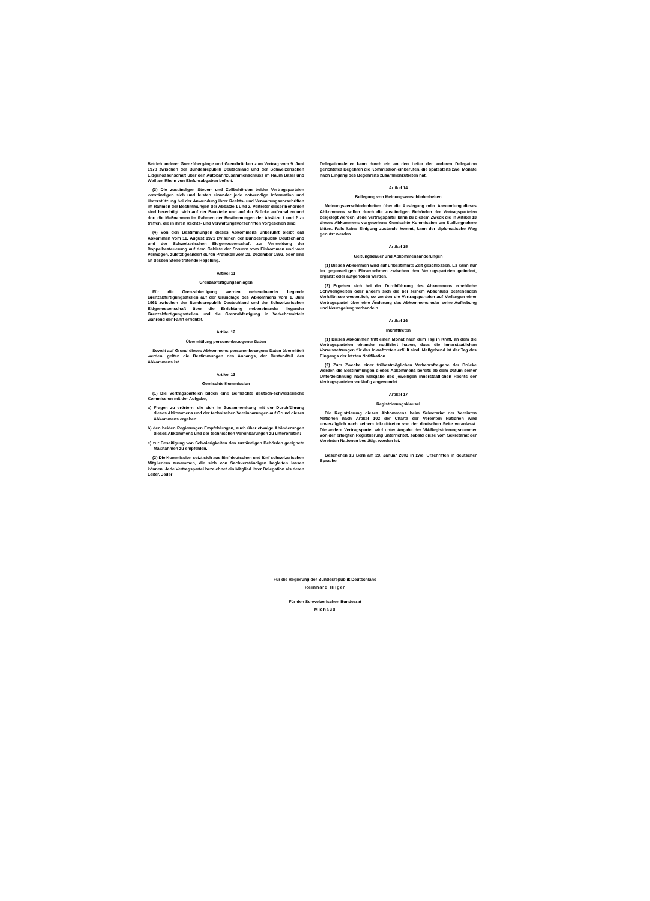Betrieb anderer Grenzübergänge und Grenzbrücken zum Vertrag vom 9. Juni 1978 zwischen der Bundesrepublik Deutschland und der Schweizerischen Eidgenossenschaft über den Autobahnzusammenschluss im Raum Basel und Weil am Rhein von Einfuhrabgaben befreit.
(3) Die zuständigen Steuer- und Zollbehörden beider Vertragsparteien verständigen sich und leisten einander jede notwendige Information und Unterstützung bei der Anwendung ihrer Rechts- und Verwaltungsvorschriften im Rahmen der Bestimmungen der Absätze 1 und 2. Vertreter dieser Behörden sind berechtigt, sich auf der Baustelle und auf der Brücke aufzuhalten und dort die Maßnahmen im Rahmen der Bestimmungen der Absätze 1 und 2 zu treffen, die in ihren Rechts- und Verwaltungsvorschriften vorgesehen sind.
(4) Von den Bestimmungen dieses Abkommens unberührt bleibt das Abkommen vom 11. August 1971 zwischen der Bundesrepublik Deutschland und der Schweizerischen Eidgenossenschaft zur Vermeidung der Doppelbesteuerung auf dem Gebiete der Steuern vom Einkommen und vom Vermögen, zuletzt geändert durch Protokoll vom 21. Dezember 1992, oder eine an dessen Stelle tretende Regelung.
Artikel 11
Grenzabfertigungsanlagen
Für die Grenzabfertigung werden nebeneinander liegende Grenzabfertigungsstellen auf der Grundlage des Abkommens vom 1. Juni 1961 zwischen der Bundesrepublik Deutschland und der Schweizerischen Eidgenossenschaft über die Errichtung nebeneinander liegender Grenzabfertigungsstellen und die Grenzabfertigung in Verkehrsmitteln während der Fahrt errichtet.
Artikel 12
Übermittlung personenbezogener Daten
Soweit auf Grund dieses Abkommens personenbezogene Daten übermittelt werden, gelten die Bestimmungen des Anhangs, der Bestandteil des Abkommens ist.
Artikel 13
Gemischte Kommission
(1) Die Vertragsparteien bilden eine Gemischte deutsch-schweizerische Kommission mit der Aufgabe,
a) Fragen zu erörtern, die sich im Zusammenhang mit der Durchführung dieses Abkommens und der technischen Vereinbarungen auf Grund dieses Abkommens ergeben;
b) den beiden Regierungen Empfehlungen, auch über etwaige Abänderungen dieses Abkommens und der technischen Vereinbarungen zu unterbreiten;
c) zur Beseitigung von Schwierigkeiten den zuständigen Behörden geeignete Maßnahmen zu empfehlen.
(2) Die Kommission setzt sich aus fünf deutschen und fünf schweizerischen Mitgliedern zusammen, die sich von Sachverständigen begleiten lassen können. Jede Vertragspartei bezeichnet ein Mitglied ihrer Delegation als deren Leiter. Jeder
Delegationsleiter kann durch ein an den Leiter der anderen Delegation gerichtetes Begehren die Kommission einberufen, die spätestens zwei Monate nach Eingang des Begehrens zusammenzutreten hat.
Artikel 14
Beilegung von Meinungsverschiedenheiten
Meinungsverschiedenheiten über die Auslegung oder Anwendung dieses Abkommens sollen durch die zuständigen Behörden der Vertragsparteien beigelegt werden. Jede Vertragspartei kann zu diesem Zweck die in Artikel 13 dieses Abkommens vorgesehene Gemischte Kommission um Stellungnahme bitten. Falls keine Einigung zustande kommt, kann der diplomatische Weg genutzt werden.
Artikel 15
Geltungsdauer und Abkommensänderungen
(1) Dieses Abkommen wird auf unbestimmte Zeit geschlossen. Es kann nur im gegenseitigen Einvernehmen zwischen den Vertragsparteien geändert, ergänzt oder aufgehoben werden.
(2) Ergeben sich bei der Durchführung des Abkommens erhebliche Schwierigkeiten oder ändern sich die bei seinem Abschluss bestehenden Verhältnisse wesentlich, so werden die Vertragsparteien auf Verlangen einer Vertragspartei über eine Änderung des Abkommens oder seine Aufhebung und Neuregelung verhandeln.
Artikel 16
Inkrafttreten
(1) Dieses Abkommen tritt einen Monat nach dem Tag in Kraft, an dem die Vertragsparteien einander notifiziert haben, dass die innerstaatlichen Voraussetzungen für das Inkrafttreten erfüllt sind. Maßgebend ist der Tag des Eingangs der letzten Notifikation.
(2) Zum Zwecke einer frühestmöglichen Verkehrsfreigabe der Brücke werden die Bestimmungen dieses Abkommens bereits ab dem Datum seiner Unterzeichnung nach Maßgabe des jeweiligen innerstaatlichen Rechts der Vertragsparteien vorläufig angewendet.
Artikel 17
Registrierungsklausel
Die Registrierung dieses Abkommens beim Sekretariat der Vereinten Nationen nach Artikel 102 der Charta der Vereinten Nationen wird unverzüglich nach seinem Inkrafttreten von der deutschen Seite veranlasst. Die andere Vertragspartei wird unter Angabe der VN-Registrierungsnummer von der erfolgten Registrierung unterrichtet, sobald diese vom Sekretariat der Vereinten Nationen bestätigt worden ist.
Geschehen zu Bern am 29. Januar 2003 in zwei Urschriften in deutscher Sprache.
Für die Regierung der Bundesrepublik Deutschland
Reinhard Hilger
Für den Schweizerischen Bundesrat
Michaud